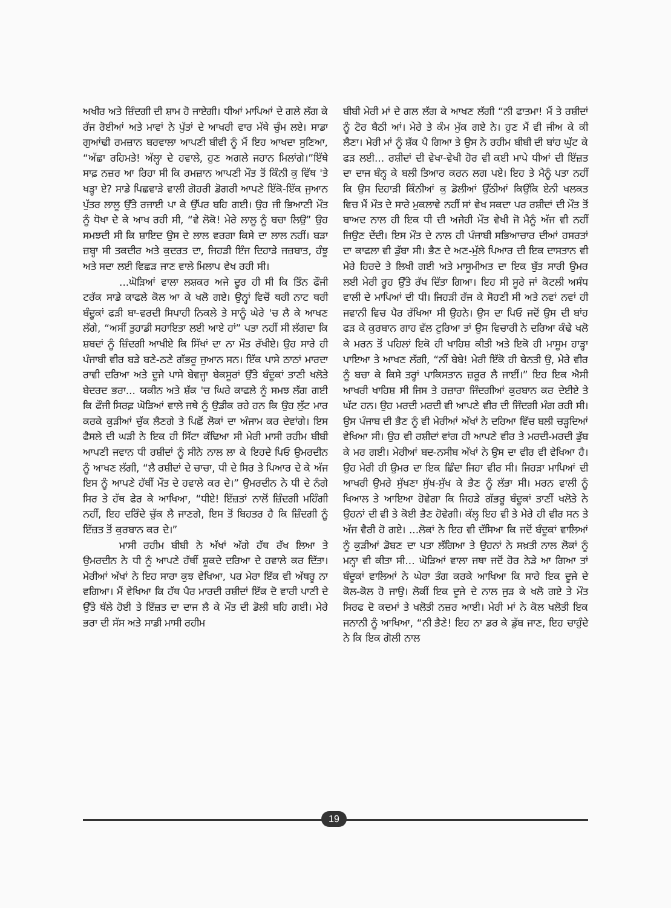ਅਖੀਰ ਅਤੇ ਜ਼ਿੰਦਗੀ ਦੀ ਸ਼ਾਮ ਹੋ ਜਾਏਗੀ। ਧੀਆਂ ਮਾਪਿਆਂ ਦੇ ਗਲੇ ਲੱਗ ਕੇ ਰੱਜ ਰੋਈਆਂ ਅਤੇ ਮਾਵਾਂ ਨੇ ਪੁੱਤਾਂ ਦੇ ਆਖਰੀ ਵਾਰ ਮੱਥੇ ਚੁੰਮ ਲਏ। ਸਾਡਾ ਗੁਆਂਢੀ ਰਮਜ਼ਾਨ ਬਰਵਾਲਾ ਆਪਣੀ ਬੀਵੀ ਨੂੰ ਮੈਂ ਇਹ ਆਖਦਾ ਸੁਣਿਆ, “ਅੱਛਾ ਰਹਿਮਤੇ! ਅੱਲ੍ਹਾ ਦੇ ਹਵਾਲੇ, ਹੁਣ ਅਗਲੇ ਜਹਾਨ ਮਿਲਾਂਗੇ।”ਇੱਥੇ ਸਾਫ਼ ਨਜ਼ਰ ਆ ਰਿਹਾ ਸੀ ਕਿ ਰਮਜ਼ਾਨ ਆਪਣੀ ਮੌਤ ਤੋਂ ਕਿੰਨੀ ਕੁ ਵਿੱਥ 'ਤੇ ਖੜ੍ਹਾ ਏ? ਸਾਡੇ ਪਿਛਵਾੜੇ ਵਾਲੀ ਗੋਹਰੀ ਡੋਗਰੀ ਆਪਣੇ ਇੱਕੋ-ਇੱਕ ਜੁਆਨ ਪੁੱਤਰ ਲਾਲੂ ਉੱਤੇ ਰਜਾਈ ਪਾ ਕੇ ਉੱਪਰ ਬਹਿ ਗਈ। ਉਹ ਜੀ ਭਿਆਣੀ ਮੌਤ ਨੂੰ ਧੋਖਾ ਦੇ ਕੇ ਆਖ ਰਹੀ ਸੀ, “ਵੇ ਲੋਕੋ! ਮੇਰੇ ਲਾਲੂ ਨੂੰ ਬਚਾ ਲਿਉ” ਉਹ ਸਮਝਦੀ ਸੀ ਕਿ ਸ਼ਾਇਦ ਉਸ ਦੇ ਲਾਲ ਵਰਗਾ ਕਿਸੇ ਦਾ ਲਾਲ ਨਹੀਂ। ਬੜਾ ਜ਼ਬ੍ਹਾ ਸੀ ਤਕਦੀਰ ਅਤੇ ਕੁਦਰਤ ਦਾ, ਜਿਹੜੀ ਇੰਜ ਦਿਹਾੜੇ ਜਜ਼ਬਾਤ, ਹੰਝੂ ਅਤੇ ਸਦਾ ਲਈ ਵਿਛੜ ਜਾਣ ਵਾਲੇ ਮਿਲਾਪ ਵੇਖ ਰਹੀ ਸੀ।
...ਘੋੜਿਆਂ ਵਾਲਾ ਲਸ਼ਕਰ ਅਜੇ ਦੂਰ ਹੀ ਸੀ ਕਿ ਤਿੰਨ ਫੌਜੀ ਟਰੱਕ ਸਾਡੇ ਕਾਫਲੇ ਕੋਲ ਆ ਕੇ ਖਲੋ ਗਏ। ਉਨ੍ਹਾਂ ਵਿਚੋਂ ਥਰੀ ਨਾਟ ਥਰੀ ਬੰਦੂਕਾਂ ਫੜੀ ਬਾ-ਵਰਦੀ ਸਿਪਾਹੀ ਨਿਕਲੇ ਤੇ ਸਾਨੂੰ ਘੇਰੇ 'ਚ ਲੈ ਕੇ ਆਖਣ ਲੱਗੇ, “ਅਸੀਂ ਤੁਹਾਡੀ ਸਹਾਇਤਾ ਲਈ ਆਏ ਹਾਂ” ਪਤਾ ਨਹੀਂ ਸੀ ਲੱਗਦਾ ਕਿ ਸ਼ਬਦਾਂ ਨੂੰ ਜ਼ਿੰਦਗੀ ਆਖੀਏ ਕਿ ਸਿੱਖਾਂ ਦਾ ਨਾ ਮੌਤ ਰੱਖੀਏ। ਉਹ ਸਾਰੇ ਹੀ ਪੰਜਾਬੀ ਵੀਰ ਬੜੇ ਬਣੇ-ਠਣੇ ਗੱਭਰੂ ਜੁਆਨ ਸਨ। ਇੱਕ ਪਾਸੇ ਠਾਠਾਂ ਮਾਰਦਾ ਰਾਵੀ ਦਰਿਆ ਅਤੇ ਦੂਜੇ ਪਾਸੇ ਬੇਵਜ੍ਹਾ ਬੇਕਸੂਰਾਂ ਉੱਤੇ ਬੰਦੂਕਾਂ ਤਾਣੀ ਖਲੋਤੇ ਬੇਦਰਦ ਭਰਾ... ਯਕੀਨ ਅਤੇ ਸ਼ੱਕ 'ਚ ਘਿਰੇ ਕਾਫਲੇ ਨੂੰ ਸਮਝ ਲੱਗ ਗਈ ਕਿ ਫੌਜੀ ਸਿਰਫ਼ ਘੋੜਿਆਂ ਵਾਲੇ ਜਥੇ ਨੂੰ ਉਡੀਕ ਰਹੇ ਹਨ ਕਿ ਉਹ ਲੁੱਟ ਮਾਰ ਕਰਕੇ ਕੁੜੀਆਂ ਚੁੱਕ ਲੈਣਗੇ ਤੇ ਪਿਛੋਂ ਲੋਕਾਂ ਦਾ ਅੰਜਾਮ ਕਰ ਦੇਵਾਂਗੇ। ਇਸ ਫੈਸਲੇ ਦੀ ਘੜੀ ਨੇ ਇਕ ਹੀ ਸਿੱਟਾ ਕੱਢਿਆ ਸੀ ਮੇਰੀ ਮਾਸੀ ਰਹੀਮ ਬੀਬੀ ਆਪਣੀ ਜਵਾਨ ਧੀ ਰਸ਼ੀਦਾਂ ਨੂੰ ਸੀਨੇ ਨਾਲ ਲਾ ਕੇ ਇਹਦੇ ਪਿਓ ਉਮਰਦੀਨ ਨੂੰ ਆਖਣ ਲੱਗੀ, “ਲੈ ਰਸ਼ੀਦਾਂ ਦੇ ਚਾਚਾ, ਧੀ ਦੇ ਸਿਰ ਤੇ ਪਿਆਰ ਦੇ ਕੇ ਅੱਜ ਇਸ ਨੂੰ ਆਪਣੇ ਹੱਥੀਂ ਮੌਤ ਦੇ ਹਵਾਲੇ ਕਰ ਦੇ।” ਉਮਰਦੀਨ ਨੇ ਧੀ ਦੇ ਨੰਗੇ ਸਿਰ ਤੇ ਹੱਥ ਫੇਰ ਕੇ ਆਖਿਆ, “ਧੀਏ! ਇੱਜ਼ਤਾਂ ਨਾਲੋਂ ਜ਼ਿੰਦਗੀ ਮਹਿੰਗੀ ਨਹੀਂ, ਇਹ ਦਰਿੰਦੇ ਚੁੱਕ ਲੈ ਜਾਣਗੇ, ਇਸ ਤੋਂ ਬਿਹਤਰ ਹੈ ਕਿ ਜ਼ਿੰਦਗੀ ਨੂੰ ਇੱਜ਼ਤ ਤੋਂ ਕੁਰਬਾਨ ਕਰ ਦੇ।”
ਮਾਸੀ ਰਹੀਮ ਬੀਬੀ ਨੇ ਅੱਖਾਂ ਅੱਗੇ ਹੱਥ ਰੱਖ ਲਿਆ ਤੇ ਉਮਰਦੀਨ ਨੇ ਧੀ ਨੂੰ ਆਪਣੇ ਹੱਥੀਂ ਸ਼ੂਕਦੇ ਦਰਿਆ ਦੇ ਹਵਾਲੇ ਕਰ ਦਿੱਤਾ। ਮੇਰੀਆਂ ਅੱਖਾਂ ਨੇ ਇਹ ਸਾਰਾ ਕੁਝ ਵੇਖਿਆ, ਪਰ ਮੇਰਾ ਇੱਕ ਵੀ ਅੱਥਰੂ ਨਾ ਵਗਿਆ। ਮੈਂ ਵੇਖਿਆ ਕਿ ਹੱਥ ਪੈਰ ਮਾਰਦੀ ਰਸ਼ੀਦਾਂ ਇੱਕ ਦੋ ਵਾਰੀ ਪਾਣੀ ਦੇ ਉੱਤੇ ਥੱਲੇ ਹੋਈ ਤੇ ਇੱਜ਼ਤ ਦਾ ਦਾਜ ਲੈ ਕੇ ਮੌਤ ਦੀ ਡੋਲੀ ਬਹਿ ਗਈ। ਮੇਰੇ ਭਰਾ ਦੀ ਸੱਸ ਅਤੇ ਸਾਡੀ ਮਾਸੀ ਰਹੀਮ
ਬੀਬੀ ਮੇਰੀ ਮਾਂ ਦੇ ਗਲ ਲੱਗ ਕੇ ਆਖਣ ਲੱਗੀ “ਨੀ ਫਾਤਮਾ! ਮੈਂ ਤੇ ਰਸ਼ੀਦਾਂ ਨੂੰ ਟੋਰ ਬੈਠੀ ਆਂ। ਮੇਰੇ ਤੇ ਕੰਮ ਮੁੱਕ ਗਏ ਨੇ। ਹੁਣ ਮੈਂ ਵੀ ਜੀਅ ਕੇ ਕੀ ਲੈਣਾ। ਮੇਰੀ ਮਾਂ ਨੂੰ ਸ਼ੱਕ ਪੈ ਗਿਆ ਤੇ ਉਸ ਨੇ ਰਹੀਮ ਬੀਬੀ ਦੀ ਬਾਂਹ ਘੁੱਟ ਕੇ ਫੜ ਲਈ... ਰਸ਼ੀਦਾਂ ਦੀ ਵੇਖਾ-ਵੇਖੀ ਹੋਰ ਵੀ ਕਈ ਮਾਪੇ ਧੀਆਂ ਦੀ ਇੱਜ਼ਤ ਦਾ ਦਾਜ ਬੰਨ੍ਹ ਕੇ ਬਲੀ ਤਿਆਰ ਕਰਨ ਲਗ ਪਏ। ਇਹ ਤੇ ਮੈਨੂੰ ਪਤਾ ਨਹੀਂ ਕਿ ਉਸ ਦਿਹਾੜੀ ਕਿੰਨੀਆਂ ਕੁ ਡੋਲੀਆਂ ਉੱਠੀਆਂ ਕਿਉਂਕਿ ਏਨੀ ਖਲਕਤ ਵਿਚ ਮੈਂ ਮੌਤ ਦੇ ਸਾਰੇ ਮੁਕਲਾਵੇ ਨਹੀਂ ਸਾਂ ਵੇਖ ਸਕਦਾ ਪਰ ਰਸ਼ੀਦਾਂ ਦੀ ਮੌਤ ਤੋਂ ਬਾਅਦ ਨਾਲ ਹੀ ਇਕ ਧੀ ਦੀ ਅਜੇਹੀ ਮੌਤ ਵੇਖੀ ਜੋ ਮੈਨੂੰ ਅੱਜ ਵੀ ਨਹੀਂ ਜਿਉਣ ਦੇਂਦੀ। ਇਸ ਮੌਤ ਦੇ ਨਾਲ ਹੀ ਪੰਜਾਬੀ ਸਭਿਆਚਾਰ ਦੀਆਂ ਹਸਰਤਾਂ ਦਾ ਕਾਫਲਾ ਵੀ ਡੁੱਬਾ ਸੀ। ਭੈਣ ਦੇ ਅਣ-ਮੁੱਲੇ ਪਿਆਰ ਦੀ ਇਕ ਦਾਸਤਾਨ ਵੀ ਮੇਰੇ ਹਿਰਦੇ ਤੇ ਲਿਖੀ ਗਈ ਅਤੇ ਮਾਸੂਮੀਅਤ ਦਾ ਇਕ ਬੁੱਤ ਸਾਰੀ ਉਮਰ ਲਈ ਮੇਰੀ ਰੂਹ ਉੱਤੇ ਰੱਖ ਦਿੱਤਾ ਗਿਆ। ਇਹ ਸੀ ਸੂਰੇ ਜਾਂ ਕੋਟਲੀ ਅਸੰਧ ਵਾਲੀ ਦੇ ਮਾਪਿਆਂ ਦੀ ਧੀ। ਜਿਹੜੀ ਰੱਜ ਕੇ ਸੋਹਣੀ ਸੀ ਅਤੇ ਨਵਾਂ ਨਵਾਂ ਹੀ ਜਵਾਨੀ ਵਿਚ ਪੈਰ ਰੱਖਿਆ ਸੀ ਉਹਨੇ। ਉਸ ਦਾ ਪਿਓ ਜਦੋਂ ਉਸ ਦੀ ਬਾਂਹ ਫੜ ਕੇ ਕੁਰਬਾਨ ਗਾਹ ਵੱਲ ਟੁਰਿਆ ਤਾਂ ਉਸ ਵਿਚਾਰੀ ਨੇ ਦਰਿਆ ਕੰਢੇ ਖਲੋ ਕੇ ਮਰਨ ਤੋਂ ਪਹਿਲਾਂ ਇਕੋ ਹੀ ਖਾਹਿਸ਼ ਕੀਤੀ ਅਤੇ ਇਕੋ ਹੀ ਮਾਸੂਮ ਹਾੜ੍ਹਾ ਪਾਇਆ ਤੇ ਆਖਣ ਲੱਗੀ, “ਨੀਂ ਬੇਬੇ! ਮੇਰੀ ਇੱਕੋ ਹੀ ਬੇਨਤੀ ਉ, ਮੇਰੇ ਵੀਰ ਨੂੰ ਬਚਾ ਕੇ ਕਿਸੇ ਤਰ੍ਹਾਂ ਪਾਕਿਸਤਾਨ ਜ਼ਰੂਰ ਲੈ ਜਾਈਂ।” ਇਹ ਇਕ ਐਸੀ ਆਖਰੀ ਖਾਹਿਸ਼ ਸੀ ਜਿਸ ਤੇ ਹਜ਼ਾਰਾ ਜਿੰਦਗੀਆਂ ਕੁਰਬਾਨ ਕਰ ਦੇਈਏ ਤੇ ਘੱਟ ਹਨ। ਉਹ ਮਰਦੀ ਮਰਦੀ ਵੀ ਆਪਣੇ ਵੀਰ ਦੀ ਜਿੰਦਗੀ ਮੰਗ ਰਹੀ ਸੀ। ਉਸ ਪੰਜਾਬ ਦੀ ਭੈਣ ਨੂੰ ਵੀ ਮੇਰੀਆਂ ਅੱਖਾਂ ਨੇ ਦਰਿਆ ਵਿੱਚ ਬਲੀ ਚੜ੍ਹਦਿਆਂ ਵੇਖਿਆ ਸੀ। ਉਹ ਵੀ ਰਸ਼ੀਦਾਂ ਵਾਂਗ ਹੀ ਆਪਣੇ ਵੀਰ ਤੇ ਮਰਦੀ-ਮਰਦੀ ਡੁੱਬ ਕੇ ਮਰ ਗਈ। ਮੇਰੀਆਂ ਬਦ-ਨਸੀਬ ਅੱਖਾਂ ਨੇ ਉਸ ਦਾ ਵੀਰ ਵੀ ਵੇਖਿਆ ਹੈ। ਉਹ ਮੇਰੀ ਹੀ ਉਮਰ ਦਾ ਇਕ ਛਿੰਦਾ ਜਿਹਾ ਵੀਰ ਸੀ। ਜਿਹੜਾ ਮਾਪਿਆਂ ਦੀ ਆਖਰੀ ਉਮਰੇ ਸੁੱਖਣਾ ਸੁੱਖ-ਸੁੱਖ ਕੇ ਭੈਣ ਨੂੰ ਲੱਭਾ ਸੀ। ਮਰਨ ਵਾਲੀ ਨੂੰ ਖਿਆਲ ਤੇ ਆਇਆ ਹੋਵੇਗਾ ਕਿ ਜਿਹੜੇ ਗੱਭਰੂ ਬੰਦੂਕਾਂ ਤਾਣੀਂ ਖਲੋਤੇ ਨੇ ਉਹਨਾਂ ਦੀ ਵੀ ਤੇ ਕੋਈ ਭੈਣ ਹੋਵੇਗੀ। ਕੱਲ੍ਹ ਇਹ ਵੀ ਤੇ ਮੇਰੇ ਹੀ ਵੀਰ ਸਨ ਤੇ ਅੱਜ ਵੈਰੀ ਹੋ ਗਏ। ...ਲੋਕਾਂ ਨੇ ਇਹ ਵੀ ਦੱਸਿਆ ਕਿ ਜਦੋਂ ਬੰਦੂਕਾਂ ਵਾਲਿਆਂ ਨੂੰ ਕੁੜੀਆਂ ਡੋਬਣ ਦਾ ਪਤਾ ਲੱਗਿਆ ਤੇ ਉਹਨਾਂ ਨੇ ਸਖ਼ਤੀ ਨਾਲ ਲੋਕਾਂ ਨੂੰ ਮਨ੍ਹਾ ਵੀ ਕੀਤਾ ਸੀ... ਘੋੜਿਆਂ ਵਾਲਾ ਜਥਾ ਜਦੋਂ ਹੋਰ ਨੇੜੇ ਆ ਗਿਆ ਤਾਂ ਬੰਦੂਕਾਂ ਵਾਲਿਆਂ ਨੇ ਘੇਰਾ ਤੰਗ ਕਰਕੇ ਆਖਿਆ ਕਿ ਸਾਰੇ ਇਕ ਦੂਜੇ ਦੇ ਕੋਲ-ਕੋਲ ਹੋ ਜਾਉ। ਲੋਕੀਂ ਇਕ ਦੂਜੇ ਦੇ ਨਾਲ ਜੁੜ ਕੇ ਖਲੋ ਗਏ ਤੇ ਮੌਤ ਸਿਰਫ ਦੋ ਕਦਮਾਂ ਤੇ ਖਲੋਤੀ ਨਜ਼ਰ ਆਈ। ਮੇਰੀ ਮਾਂ ਨੇ ਕੋਲ ਖਲੋਤੀ ਇਕ ਜਨਾਨੀ ਨੂੰ ਆਖਿਆ, “ਨੀ ਭੈਣੇ! ਇਹ ਨਾ ਡਰ ਕੇ ਡੁੱਬ ਜਾਣ, ਇਹ ਚਾਹੁੰਦੇ ਨੇ ਕਿ ਇਕ ਗੋਲੀ ਨਾਲ
19